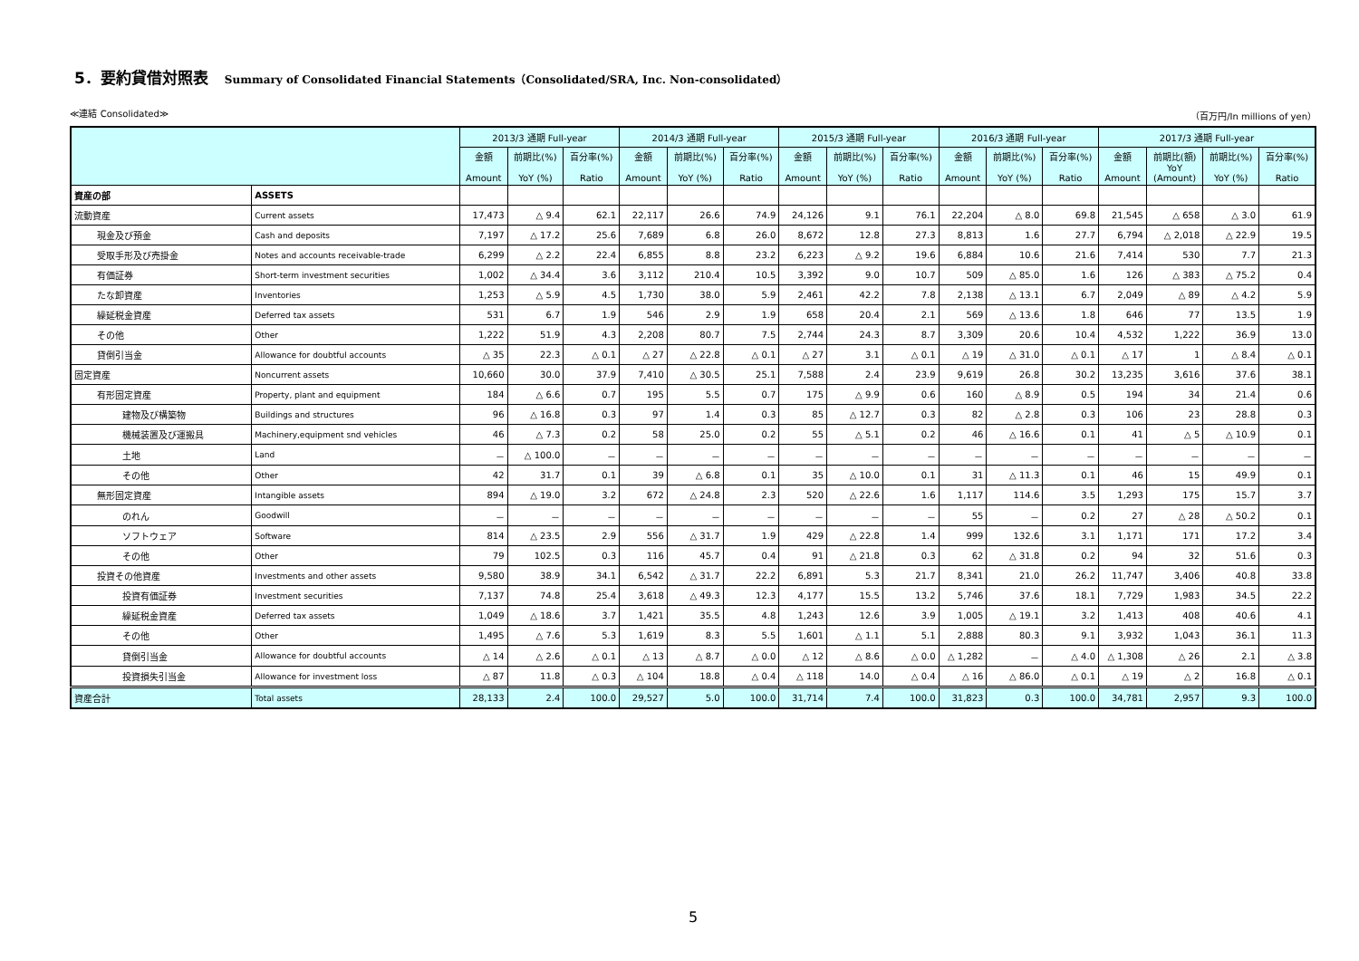5．要約貸借対照表 Summary of Consolidated Financial Statements（Consolidated/SRA, Inc. Non-consolidated）
≪連結 Consolidated≫ （百万円/In millions of yen）
| | | 2013/3 通期 Full-year | | | 2014/3 通期 Full-year | | | 2015/3 通期 Full-year | | | 2016/3 通期 Full-year | | | 2017/3 通期 Full-year | | | |
| --- | --- | --- | --- | --- | --- | --- | --- | --- | --- | --- | --- | --- | --- | --- | --- | --- | --- |
| | | 金額 Amount | 前期比(%) YoY (%) | 百分率(%) Ratio | 金額 Amount | 前期比(%) YoY (%) | 百分率(%) Ratio | 金額 Amount | 前期比(%) YoY (%) | 百分率(%) Ratio | 金額 Amount | 前期比(%) YoY (%) | 百分率(%) Ratio | 金額 Amount | 前期比(額) YoY (Amount) | 前期比(%) YoY (%) | 百分率(%) Ratio |
| 資産の部 | ASSETS | | | | | | | | | | | | | | | | |
| 流動資産 | Current assets | 17,473 | △ 9.4 | 62.1 | 22,117 | 26.6 | 74.9 | 24,126 | 9.1 | 76.1 | 22,204 | △ 8.0 | 69.8 | 21,545 | △ 658 | △ 3.0 | 61.9 |
| 現金及び預金 | Cash and deposits | 7,197 | △ 17.2 | 25.6 | 7,689 | 6.8 | 26.0 | 8,672 | 12.8 | 27.3 | 8,813 | 1.6 | 27.7 | 6,794 | △ 2,018 | △ 22.9 | 19.5 |
| 受取手形及び売掛金 | Notes and accounts receivable-trade | 6,299 | △ 2.2 | 22.4 | 6,855 | 8.8 | 23.2 | 6,223 | △ 9.2 | 19.6 | 6,884 | 10.6 | 21.6 | 7,414 | 530 | 7.7 | 21.3 |
| 有価証券 | Short-term investment securities | 1,002 | △ 34.4 | 3.6 | 3,112 | 210.4 | 10.5 | 3,392 | 9.0 | 10.7 | 509 | △ 85.0 | 1.6 | 126 | △ 383 | △ 75.2 | 0.4 |
| たな卸資産 | Inventories | 1,253 | △ 5.9 | 4.5 | 1,730 | 38.0 | 5.9 | 2,461 | 42.2 | 7.8 | 2,138 | △ 13.1 | 6.7 | 2,049 | △ 89 | △ 4.2 | 5.9 |
| 繰延税金資産 | Deferred tax assets | 531 | 6.7 | 1.9 | 546 | 2.9 | 1.9 | 658 | 20.4 | 2.1 | 569 | △ 13.6 | 1.8 | 646 | 77 | 13.5 | 1.9 |
| その他 | Other | 1,222 | 51.9 | 4.3 | 2,208 | 80.7 | 7.5 | 2,744 | 24.3 | 8.7 | 3,309 | 20.6 | 10.4 | 4,532 | 1,222 | 36.9 | 13.0 |
| 貸倒引当金 | Allowance for doubtful accounts | △ 35 | 22.3 | △ 0.1 | △ 27 | △ 22.8 | △ 0.1 | △ 27 | 3.1 | △ 0.1 | △ 19 | △ 31.0 | △ 0.1 | △ 17 | 1 | △ 8.4 | △ 0.1 |
| 固定資産 | Noncurrent assets | 10,660 | 30.0 | 37.9 | 7,410 | △ 30.5 | 25.1 | 7,588 | 2.4 | 23.9 | 9,619 | 26.8 | 30.2 | 13,235 | 3,616 | 37.6 | 38.1 |
| 有形固定資産 | Property, plant and equipment | 184 | △ 6.6 | 0.7 | 195 | 5.5 | 0.7 | 175 | △ 9.9 | 0.6 | 160 | △ 8.9 | 0.5 | 194 | 34 | 21.4 | 0.6 |
| 建物及び構築物 | Buildings and structures | 96 | △ 16.8 | 0.3 | 97 | 1.4 | 0.3 | 85 | △ 12.7 | 0.3 | 82 | △ 2.8 | 0.3 | 106 | 23 | 28.8 | 0.3 |
| 機械装置及び運搬具 | Machinery,equipment snd vehicles | 46 | △ 7.3 | 0.2 | 58 | 25.0 | 0.2 | 55 | △ 5.1 | 0.2 | 46 | △ 16.6 | 0.1 | 41 | △ 5 | △ 10.9 | 0.1 |
| 土地 | Land | － | △ 100.0 | － | － | － | － | － | － | － | － | － | － | － | － | － | － |
| その他 | Other | 42 | 31.7 | 0.1 | 39 | △ 6.8 | 0.1 | 35 | △ 10.0 | 0.1 | 31 | △ 11.3 | 0.1 | 46 | 15 | 49.9 | 0.1 |
| 無形固定資産 | Intangible assets | 894 | △ 19.0 | 3.2 | 672 | △ 24.8 | 2.3 | 520 | △ 22.6 | 1.6 | 1,117 | 114.6 | 3.5 | 1,293 | 175 | 15.7 | 3.7 |
| のれん | Goodwill | － | － | － | － | － | － | － | － | － | 55 | － | 0.2 | 27 | △ 28 | △ 50.2 | 0.1 |
| ソフトウェア | Software | 814 | △ 23.5 | 2.9 | 556 | △ 31.7 | 1.9 | 429 | △ 22.8 | 1.4 | 999 | 132.6 | 3.1 | 1,171 | 171 | 17.2 | 3.4 |
| その他 | Other | 79 | 102.5 | 0.3 | 116 | 45.7 | 0.4 | 91 | △ 21.8 | 0.3 | 62 | △ 31.8 | 0.2 | 94 | 32 | 51.6 | 0.3 |
| 投資その他資産 | Investments and other assets | 9,580 | 38.9 | 34.1 | 6,542 | △ 31.7 | 22.2 | 6,891 | 5.3 | 21.7 | 8,341 | 21.0 | 26.2 | 11,747 | 3,406 | 40.8 | 33.8 |
| 投資有価証券 | Investment securities | 7,137 | 74.8 | 25.4 | 3,618 | △ 49.3 | 12.3 | 4,177 | 15.5 | 13.2 | 5,746 | 37.6 | 18.1 | 7,729 | 1,983 | 34.5 | 22.2 |
| 繰延税金資産 | Deferred tax assets | 1,049 | △ 18.6 | 3.7 | 1,421 | 35.5 | 4.8 | 1,243 | 12.6 | 3.9 | 1,005 | △ 19.1 | 3.2 | 1,413 | 408 | 40.6 | 4.1 |
| その他 | Other | 1,495 | △ 7.6 | 5.3 | 1,619 | 8.3 | 5.5 | 1,601 | △ 1.1 | 5.1 | 2,888 | 80.3 | 9.1 | 3,932 | 1,043 | 36.1 | 11.3 |
| 貸倒引当金 | Allowance for doubtful accounts | △ 14 | △ 2.6 | △ 0.1 | △ 13 | △ 8.7 | △ 0.0 | △ 12 | △ 8.6 | △ 0.0 | △ 1,282 | － | △ 4.0 | △ 1,308 | △ 26 | 2.1 | △ 3.8 |
| 投資損失引当金 | Allowance for investment loss | △ 87 | 11.8 | △ 0.3 | △ 104 | 18.8 | △ 0.4 | △ 118 | 14.0 | △ 0.4 | △ 16 | △ 86.0 | △ 0.1 | △ 19 | △ 2 | 16.8 | △ 0.1 |
| 資産合計 | Total assets | 28,133 | 2.4 | 100.0 | 29,527 | 5.0 | 100.0 | 31,714 | 7.4 | 100.0 | 31,823 | 0.3 | 100.0 | 34,781 | 2,957 | 9.3 | 100.0 |
5